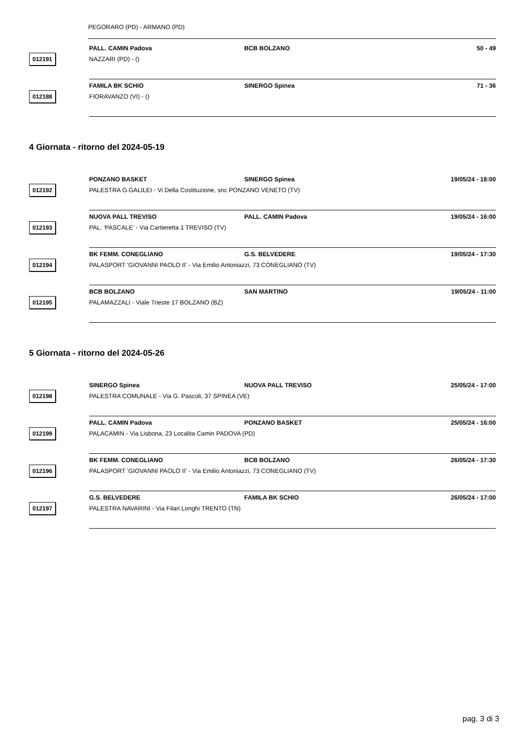PEGORARO (PD) - ARMANO (PD)
012191
PALL. CAMIN Padova BCB BOLZANO 50 - 49
NAZZARI (PD) - ()
012188
FAMILA BK SCHIO SINERGO Spinea 71 - 36
FIORAVANZO (VI) - ()
4 Giornata - ritorno del 2024-05-19
012192
PONZANO BASKET SINERGO Spinea 19/05/24 - 18:00
PALESTRA G.GALILEI - Vi Della Costituzione, snc PONZANO VENETO (TV)
012193
NUOVA PALL TREVISO PALL. CAMIN Padova 19/05/24 - 16:00
PAL. 'PASCALE' - Via Cartieretta 1 TREVISO (TV)
012194
BK FEMM. CONEGLIANO G.S. BELVEDERE 19/05/24 - 17:30
PALASPORT 'GIOVANNI PAOLO II' - Via Emilio Antoniazzi, 73 CONEGLIANO (TV)
012195
BCB BOLZANO SAN MARTINO 19/05/24 - 11:00
PALAMAZZALI - Viale Trieste 17 BOLZANO (BZ)
5 Giornata - ritorno del 2024-05-26
012198
SINERGO Spinea NUOVA PALL TREVISO 25/05/24 - 17:00
PALESTRA COMUNALE - Via G. Pascoli, 37 SPINEA (VE)
012199
PALL. CAMIN Padova PONZANO BASKET 25/05/24 - 16:00
PALACAMIN - Via Lisbona, 23 Localita Camin PADOVA (PD)
012196
BK FEMM. CONEGLIANO BCB BOLZANO 26/05/24 - 17:30
PALASPORT 'GIOVANNI PAOLO II' - Via Emilio Antoniazzi, 73 CONEGLIANO (TV)
012197
G.S. BELVEDERE FAMILA BK SCHIO 26/05/24 - 17:00
PALESTRA NAVARINI - Via Filari Longhi TRENTO (TN)
pag. 3 di 3